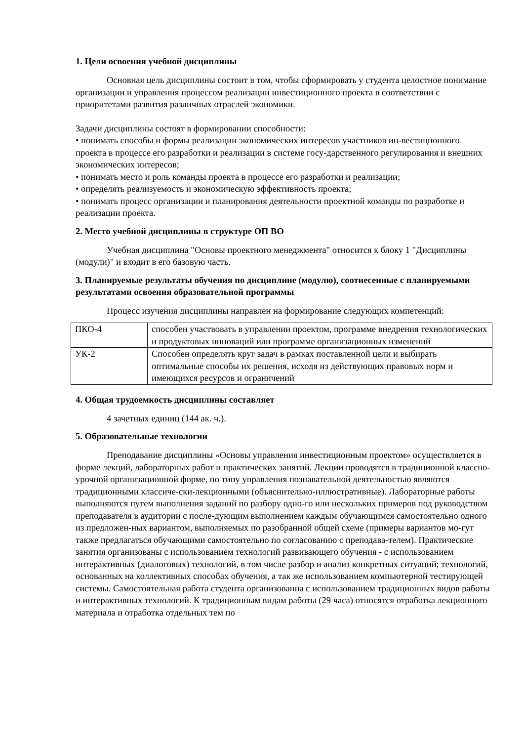1. Цели освоения учебной дисциплины
Основная цель дисциплины состоит в том, чтобы сформировать у студента целостное понимание организации и управления процессом реализации инвестиционного проекта в соответствии с приоритетами развития различных отраслей экономики.
Задачи дисциплины состоят в формировании способности:
• понимать способы и формы реализации экономических интересов участников ин-вестиционного проекта в процессе его разработки и реализации в системе госу-дарственного регулирования и внешних экономических интересов;
• понимать место и роль команды проекта в процессе его разработки и реализации;
• определять реализуемость и экономическую эффективность проекта;
• понимать процесс организации и планирования деятельности проектной команды по разработке и реализации проекта.
2. Место учебной дисциплины в структуре ОП ВО
Учебная дисциплина "Основы проектного менеджмента" относится к блоку 1 "Дисциплины (модули)" и входит в его базовую часть.
3. Планируемые результаты обучения по дисциплине (модулю), соотнесенные с планируемыми результатами освоения образовательной программы
Процесс изучения дисциплины направлен на формирование следующих компетенций:
| ПКО-4 | способен участвовать в управлении проектом, программе внедрения технологических и продуктовых инноваций или программе организационных изменений |
| УК-2 | Способен определять круг задач в рамках поставленной цели и выбирать оптимальные способы их решения, исходя из действующих правовых норм и имеющихся ресурсов и ограничений |
4. Общая трудоемкость дисциплины составляет
4 зачетных единиц (144 ак. ч.).
5. Образовательные технологии
Преподавание дисциплины «Основы управления инвестиционным проектом» осуществляется в форме лекций, лабораторных работ и практических занятий. Лекции проводятся в традиционной классно-урочной организационной форме, по типу управления познавательной деятельностью являются традиционными классиче-ски-лекционными (объяснительно-иллюстративные). Лабораторные работы выполняются путем выполнения заданий по разбору одно-го или нескольких примеров под руководством преподавателя в аудитории с после-дующим выполнением каждым обучающимся самостоятельно одного из предложен-ных вариантом, выполняемых по разобранной общей схеме (примеры вариантов мо-гут также предлагаться обучающими самостоятельно по согласованию с преподава-телем). Практические занятия организованы с использованием технологий развивающего обучения - с использованием интерактивных (диалоговых) технологий, в том числе разбор и анализ конкретных ситуаций; технологий, основанных на коллективных способах обучения, а так же использованием компьютерной тестирующей системы. Самостоятельная работа студента организованна с использованием традиционных видов работы и интерактивных технологий. К традиционным видам работы (29 часа) относятся отработка лекционного материала и отработка отдельных тем по